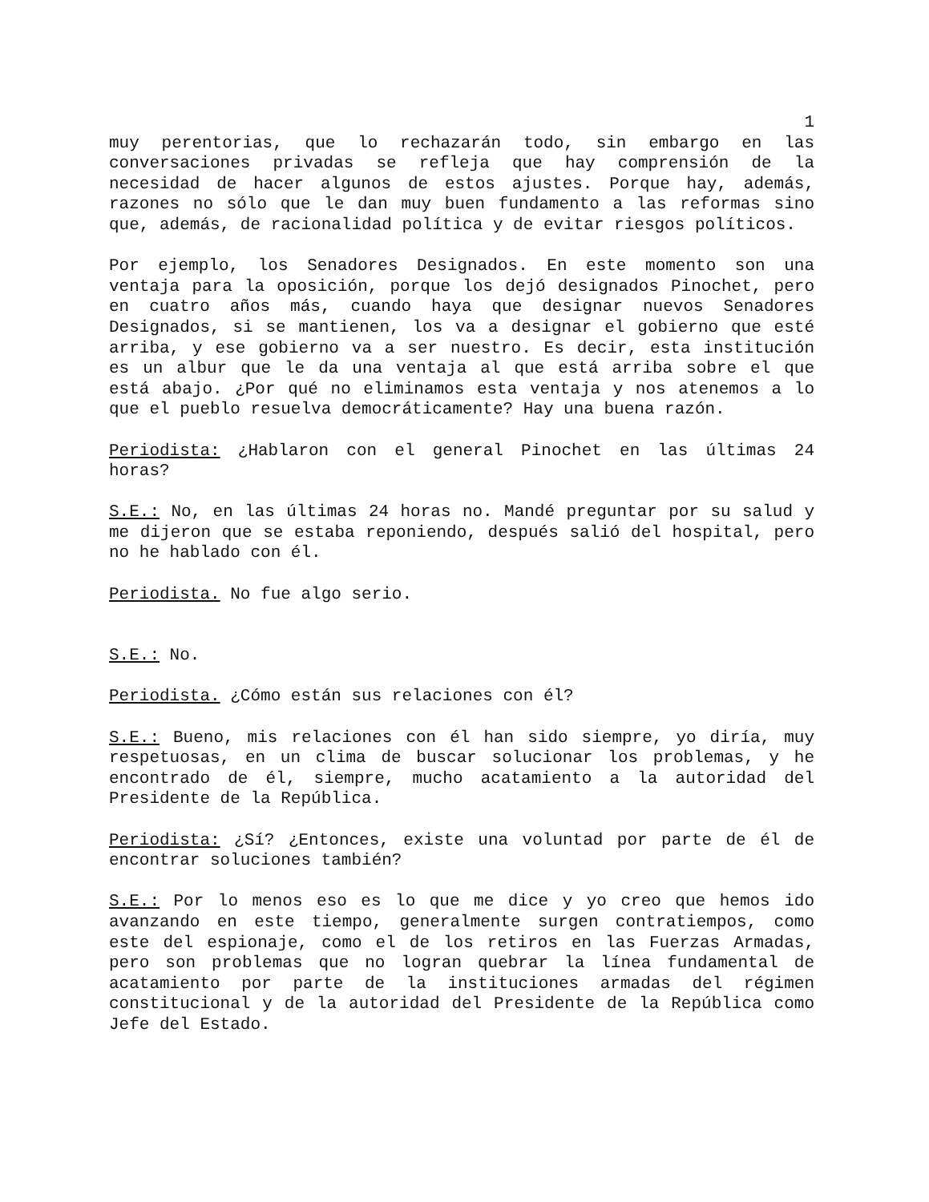1
muy perentorias, que lo rechazarán todo, sin embargo en las conversaciones privadas se refleja que hay comprensión de la necesidad de hacer algunos de estos ajustes. Porque hay, además, razones no sólo que le dan muy buen fundamento a las reformas sino que, además, de racionalidad política y de evitar riesgos políticos.
Por ejemplo, los Senadores Designados. En este momento son una ventaja para la oposición, porque los dejó designados Pinochet, pero en cuatro años más, cuando haya que designar nuevos Senadores Designados, si se mantienen, los va a designar el gobierno que esté arriba, y ese gobierno va a ser nuestro. Es decir, esta institución es un albur que le da una ventaja al que está arriba sobre el que está abajo. ¿Por qué no eliminamos esta ventaja y nos atenemos a lo que el pueblo resuelva democráticamente? Hay una buena razón.
Periodista: ¿Hablaron con el general Pinochet en las últimas 24 horas?
S.E.: No, en las últimas 24 horas no. Mandé preguntar por su salud y me dijeron que se estaba reponiendo, después salió del hospital, pero no he hablado con él.
Periodista. No fue algo serio.
S.E.: No.
Periodista. ¿Cómo están sus relaciones con él?
S.E.: Bueno, mis relaciones con él han sido siempre, yo diría, muy respetuosas, en un clima de buscar solucionar los problemas, y he encontrado de él, siempre, mucho acatamiento a la autoridad del Presidente de la República.
Periodista: ¿Sí? ¿Entonces, existe una voluntad por parte de él de encontrar soluciones también?
S.E.: Por lo menos eso es lo que me dice y yo creo que hemos ido avanzando en este tiempo, generalmente surgen contratiempos, como este del espionaje, como el de los retiros en las Fuerzas Armadas, pero son problemas que no logran quebrar la línea fundamental de acatamiento por parte de la instituciones armadas del régimen constitucional y de la autoridad del Presidente de la República como Jefe del Estado.